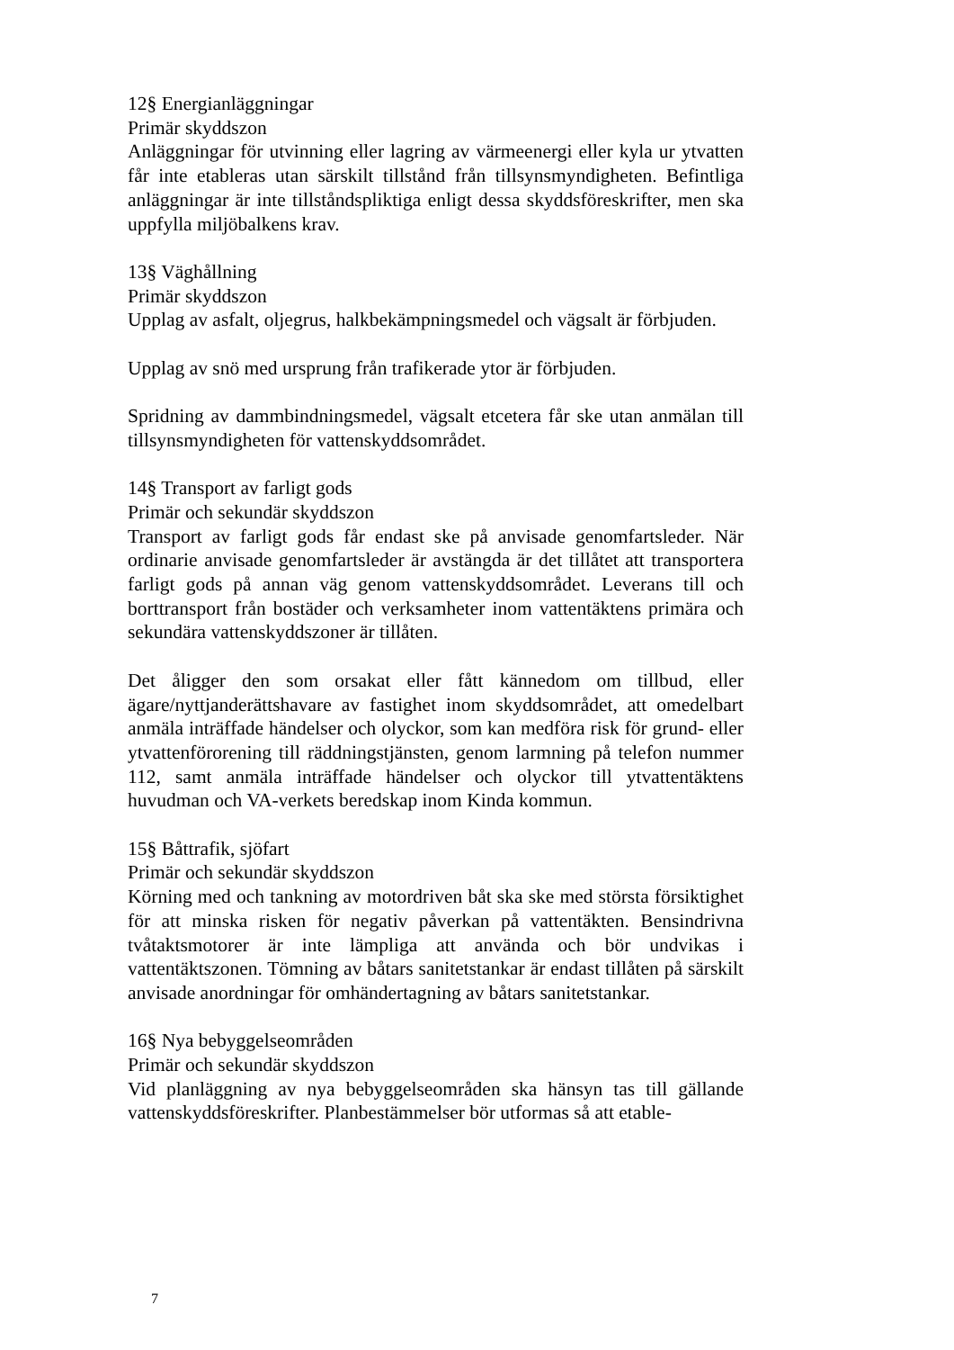12§ Energianläggningar
Primär skyddszon
Anläggningar för utvinning eller lagring av värmeenergi eller kyla ur ytvatten får inte etableras utan särskilt tillstånd från tillsynsmyndigheten. Befintliga anläggningar är inte tillståndspliktiga enligt dessa skyddsföreskrifter, men ska uppfylla miljöbalkens krav.
13§ Väghållning
Primär skyddszon
Upplag av asfalt, oljegrus, halkbekämpningsmedel och vägsalt är förbjuden.
Upplag av snö med ursprung från trafikerade ytor är förbjuden.
Spridning av dammbindningsmedel, vägsalt etcetera får ske utan anmälan till tillsynsmyndigheten för vattenskyddsområdet.
14§ Transport av farligt gods
Primär och sekundär skyddszon
Transport av farligt gods får endast ske på anvisade genomfartsleder. När ordinarie anvisade genomfartsleder är avstängda är det tillåtet att transportera farligt gods på annan väg genom vattenskyddsområdet. Leverans till och borttransport från bostäder och verksamheter inom vattentäktens primära och sekundära vattenskyddszoner är tillåten.
Det åligger den som orsakat eller fått kännedom om tillbud, eller ägare/nyttjanderättshavare av fastighet inom skyddsområdet, att omedelbart anmäla inträffade händelser och olyckor, som kan medföra risk för grund- eller ytvattenförorening till räddningstjänsten, genom larmning på telefon nummer 112, samt anmäla inträffade händelser och olyckor till ytvattentäktens huvudman och VA-verkets beredskap inom Kinda kommun.
15§ Båttrafik, sjöfart
Primär och sekundär skyddszon
Körning med och tankning av motordriven båt ska ske med största försiktighet för att minska risken för negativ påverkan på vattentäkten. Bensindrivna tvåtaktsmotorer är inte lämpliga att använda och bör undvikas i vattentäktszonen. Tömning av båtars sanitetstankar är endast tillåten på särskilt anvisade anordningar för omhändertagning av båtars sanitetstankar.
16§ Nya bebyggelseområden
Primär och sekundär skyddszon
Vid planläggning av nya bebyggelseområden ska hänsyn tas till gällande vattenskyddsföreskrifter. Planbestämmelser bör utformas så att etable-
7